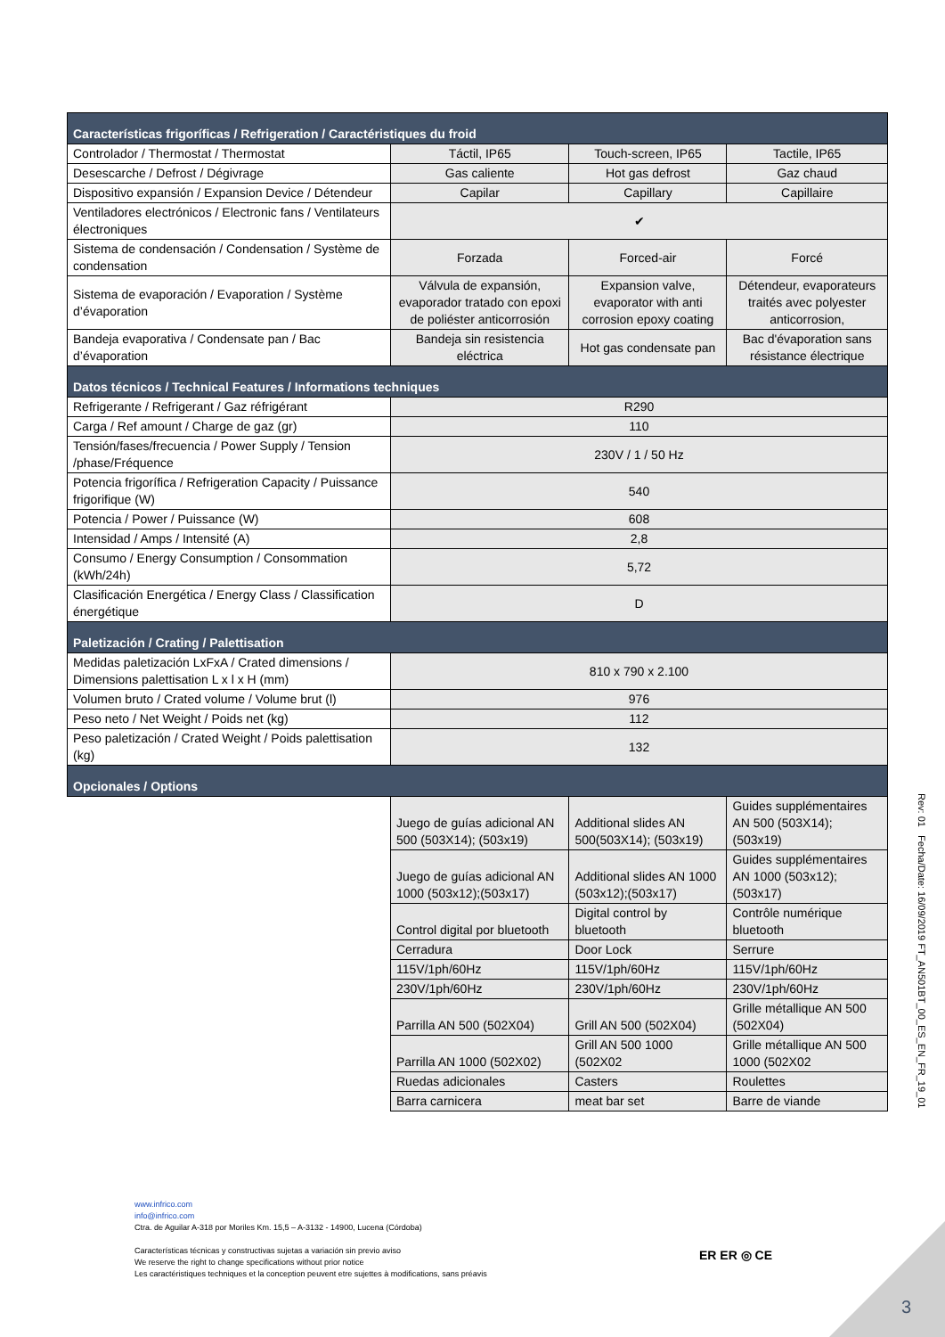| Características frigoríficas / Refrigeration / Caractéristiques du froid | | | |
| --- | --- | --- | --- |
| Controlador / Thermostat / Thermostat | Táctil, IP65 | Touch-screen, IP65 | Tactile, IP65 |
| Desescarche / Defrost / Dégivrage | Gas caliente | Hot gas defrost | Gaz chaud |
| Dispositivo expansión / Expansion Device / Détendeur | Capilar | Capillary | Capillaire |
| Ventiladores electrónicos / Electronic fans / Ventilateurs électroniques | ✔ | | |
| Sistema de condensación / Condensation / Système de condensation | Forzada | Forced-air | Forcé |
| Sistema de evaporación / Evaporation / Système d’évaporation | Válvula de expansión, evaporador tratado con epoxi de poliéster anticorrosión | Expansion valve, evaporator with anti corrosion epoxy coating | Détendeur, evaporateurs traités avec polyester anticorrosion, |
| Bandeja evaporativa / Condensate pan / Bac d’évaporation | Bandeja sin resistencia eléctrica | Hot gas condensate pan | Bac d'évaporation sans résistance électrique |
| Datos técnicos / Technical Features / Informations techniques | | | |
| Refrigerante / Refrigerant / Gaz réfrigérant | R290 | | |
| Carga / Ref amount / Charge de gaz (gr) | 110 | | |
| Tensión/fases/frecuencia / Power Supply / Tension /phase/Fréquence | 230V / 1 / 50 Hz | | |
| Potencia frigorífica / Refrigeration Capacity / Puissance frigorifique (W) | 540 | | |
| Potencia / Power / Puissance (W) | 608 | | |
| Intensidad / Amps / Intensité (A) | 2,8 | | |
| Consumo / Energy Consumption / Consommation (kWh/24h) | 5,72 | | |
| Clasificación Energética / Energy Class / Classification énergétique | D | | |
| Paletización / Crating / Palettisation | | | |
| Medidas paletización LxFxA / Crated dimensions / Dimensions palettisation L x l x H (mm) | 810 x 790 x 2.100 | | |
| Volumen bruto / Crated volume / Volume brut (l) | 976 | | |
| Peso neto / Net Weight / Poids net (kg) | 112 | | |
| Peso paletización / Crated Weight / Poids palettisation (kg) | 132 | | |
| Opcionales / Options | | | |
| | Juego de guías adicional AN 500 (503X14); (503x19) | Additional slides AN 500(503X14); (503x19) | Guides supplémentaires AN 500 (503X14); (503x19) |
| | Juego de guías adicional AN 1000 (503x12);(503x17) | Additional slides AN 1000 (503x12);(503x17) | Guides supplémentaires AN 1000 (503x12);(503x17) |
| | Control digital por bluetooth | Digital control by bluetooth | Contrôle numérique bluetooth |
| | Cerradura | Door Lock | Serrure |
| | 115V/1ph/60Hz | 115V/1ph/60Hz | 115V/1ph/60Hz |
| | 230V/1ph/60Hz | 230V/1ph/60Hz | 230V/1ph/60Hz |
| | Parrilla AN 500 (502X04) | Grill AN 500 (502X04) | Grille métallique AN 500 (502X04) |
| | Parrilla AN 1000 (502X02) | Grill AN 500 1000 (502X02 | Grille métallique AN 500 1000 (502X02 |
| | Ruedas adicionales | Casters | Roulettes |
| | Barra carnicera | meat bar set | Barre de viande |
Rev: 01 Fecha/Date: 16/09/2019 FT_AN501BT_00_ES_EN_FR_19_01
www.infrico.com
info@infrico.com
Ctra. de Aguilar A-318 por Moriles Km. 15,5 – A-3132 - 14900, Lucena (Córdoba)
Características técnicas y constructivas sujetas a variación sin previo aviso
We reserve the right to change specifications without prior notice
Les caractéristiques techniques et la conception peuvent etre sujettes à modifications, sans préavis
ER ER ◎ CE
3